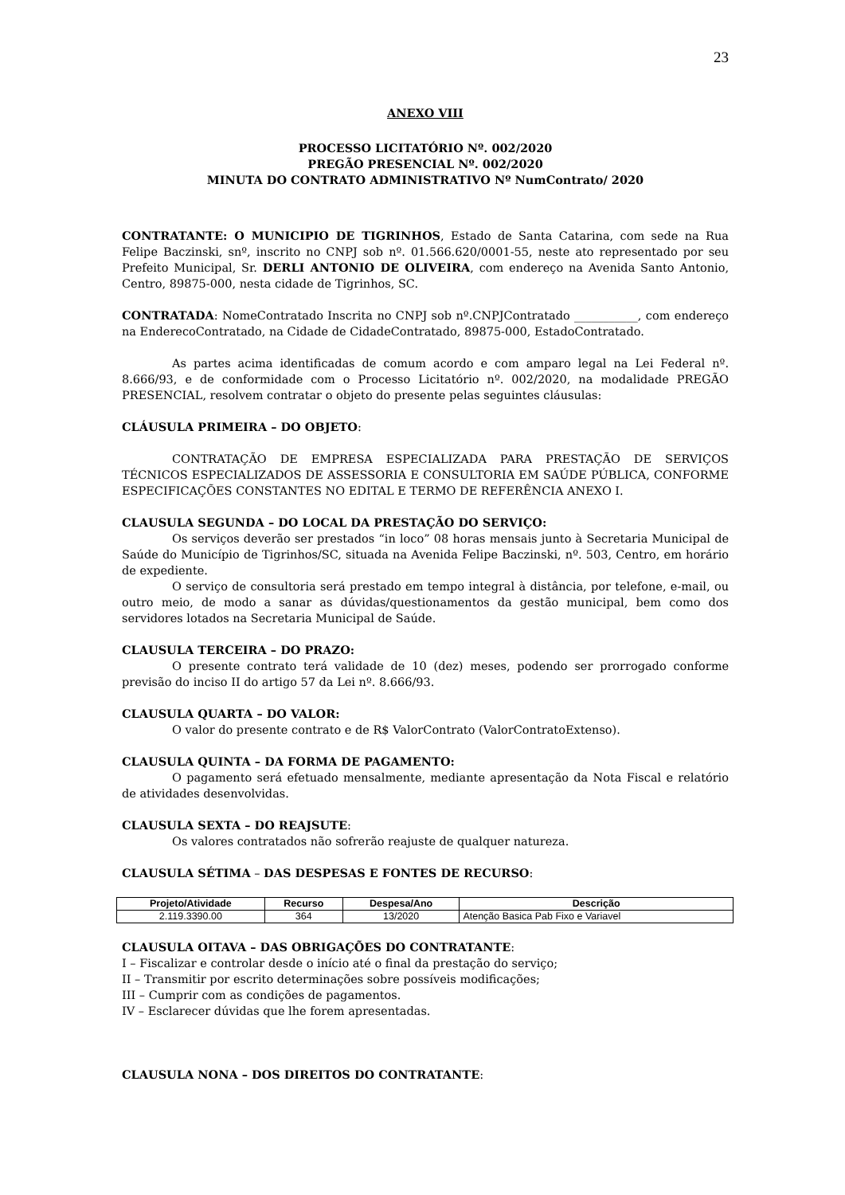23
ANEXO VIII
PROCESSO LICITATÓRIO Nº. 002/2020
PREGÃO PRESENCIAL Nº. 002/2020
MINUTA DO CONTRATO ADMINISTRATIVO Nº NumContrato/ 2020
CONTRATANTE: O MUNICIPIO DE TIGRINHOS, Estado de Santa Catarina, com sede na Rua Felipe Baczinski, snº, inscrito no CNPJ sob nº. 01.566.620/0001-55, neste ato representado por seu Prefeito Municipal, Sr. DERLI ANTONIO DE OLIVEIRA, com endereço na Avenida Santo Antonio, Centro, 89875-000, nesta cidade de Tigrinhos, SC.
CONTRATADA: NomeContratado Inscrita no CNPJ sob nº.CNPJContratado ___________, com endereço na EnderecoContratado, na Cidade de CidadeContratado, 89875-000, EstadoContratado.
As partes acima identificadas de comum acordo e com amparo legal na Lei Federal nº. 8.666/93, e de conformidade com o Processo Licitatório nº. 002/2020, na modalidade PREGÃO PRESENCIAL, resolvem contratar o objeto do presente pelas seguintes cláusulas:
CLÁUSULA PRIMEIRA – DO OBJETO:
CONTRATAÇÃO DE EMPRESA ESPECIALIZADA PARA PRESTAÇÃO DE SERVIÇOS TÉCNICOS ESPECIALIZADOS DE ASSESSORIA E CONSULTORIA EM SAÚDE PÚBLICA, CONFORME ESPECIFICAÇÕES CONSTANTES NO EDITAL E TERMO DE REFERÊNCIA ANEXO I.
CLAUSULA SEGUNDA – DO LOCAL DA PRESTAÇÃO DO SERVIÇO:
Os serviços deverão ser prestados “in loco” 08 horas mensais junto à Secretaria Municipal de Saúde do Município de Tigrinhos/SC, situada na Avenida Felipe Baczinski, nº. 503, Centro, em horário de expediente.
O serviço de consultoria será prestado em tempo integral à distância, por telefone, e-mail, ou outro meio, de modo a sanar as dúvidas/questionamentos da gestão municipal, bem como dos servidores lotados na Secretaria Municipal de Saúde.
CLAUSULA TERCEIRA – DO PRAZO:
O presente contrato terá validade de 10 (dez) meses, podendo ser prorrogado conforme previsão do inciso II do artigo 57 da Lei nº. 8.666/93.
CLAUSULA QUARTA – DO VALOR:
O valor do presente contrato e de R$ ValorContrato (ValorContratoExtenso).
CLAUSULA QUINTA – DA FORMA DE PAGAMENTO:
O pagamento será efetuado mensalmente, mediante apresentação da Nota Fiscal e relatório de atividades desenvolvidas.
CLAUSULA SEXTA – DO REAJSUTE:
Os valores contratados não sofrerão reajuste de qualquer natureza.
CLAUSULA SÉTIMA – DAS DESPESAS E FONTES DE RECURSO:
| Projeto/Atividade | Recurso | Despesa/Ano | Descrição |
| --- | --- | --- | --- |
| 2.119.3390.00 | 364 | 13/2020 | Atenção Basica Pab Fixo e Variavel |
CLAUSULA OITAVA – DAS OBRIGAÇÕES DO CONTRATANTE:
I – Fiscalizar e controlar desde o início até o final da prestação do serviço;
II – Transmitir por escrito determinações sobre possíveis modificações;
III – Cumprir com as condições de pagamentos.
IV – Esclarecer dúvidas que lhe forem apresentadas.
CLAUSULA NONA – DOS DIREITOS DO CONTRATANTE: